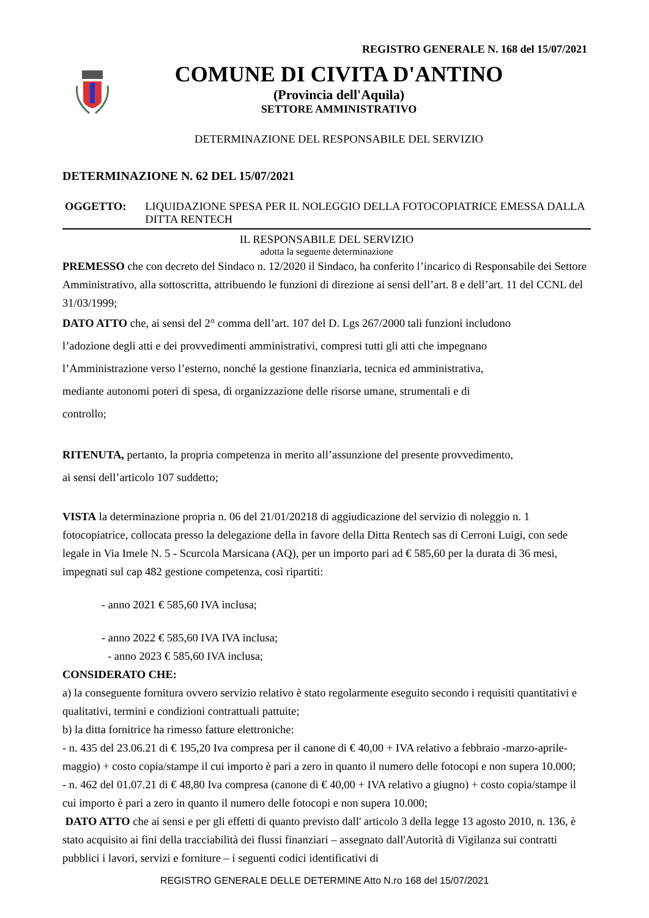REGISTRO GENERALE N. 168 del 15/07/2021
COMUNE DI CIVITA D'ANTINO
(Provincia dell'Aquila)
SETTORE AMMINISTRATIVO
DETERMINAZIONE DEL RESPONSABILE DEL SERVIZIO
DETERMINAZIONE N. 62 DEL 15/07/2021
OGGETTO: LIQUIDAZIONE SPESA PER IL NOLEGGIO DELLA FOTOCOPIATRICE EMESSA DALLA DITTA RENTECH
IL RESPONSABILE DEL SERVIZIO
adotta la seguente determinazione
PREMESSO che con decreto del Sindaco n. 12/2020 il Sindaco, ha conferito l’incarico di Responsabile dei Settore Amministrativo, alla sottoscritta, attribuendo le funzioni di direzione ai sensi dell’art. 8 e dell’art. 11 del CCNL del 31/03/1999;
DATO ATTO che, ai sensi del 2° comma dell’art. 107 del D. Lgs 267/2000 tali funzioni includono
l’adozione degli atti e dei provvedimenti amministrativi, compresi tutti gli atti che impegnano
l’Amministrazione verso l’esterno, nonché la gestione finanziaria, tecnica ed amministrativa,
mediante autonomi poteri di spesa, di organizzazione delle risorse umane, strumentali e di
controllo;
RITENUTA, pertanto, la propria competenza in merito all’assunzione del presente provvedimento,
ai sensi dell’articolo 107 suddetto;
VISTA la determinazione propria n. 06 del 21/01/20218 di aggiudicazione del servizio di noleggio n. 1 fotocopiatrice, collocata presso la delegazione della in favore della Ditta Rentech sas di Cerroni Luigi, con sede legale in Via Imele N. 5 - Scurcola Marsicana (AQ), per un importo pari ad € 585,60 per la durata di 36 mesi, impegnati sul cap 482 gestione competenza, così ripartiti:
- anno 2021 € 585,60 IVA inclusa;
- anno 2022 € 585,60 IVA IVA inclusa;
- anno 2023 € 585,60 IVA inclusa;
CONSIDERATO CHE:
a) la conseguente fornitura ovvero servizio relativo è stato regolarmente eseguito secondo i requisiti quantitativi e qualitativi, termini e condizioni contrattuali pattuite;
b) la ditta fornitrice ha rimesso fatture elettroniche:
- n. 435 del 23.06.21 di € 195,20 Iva compresa per il canone di € 40,00 + IVA relativo a febbraio -marzo-aprile- maggio) + costo copia/stampe il cui importo è pari a zero in quanto il numero delle fotocopi e non supera 10.000;
- n. 462 del 01.07.21 di € 48,80 Iva compresa (canone di € 40,00 + IVA relativo a giugno) + costo copia/stampe il cui importo è pari a zero in quanto il numero delle fotocopi e non supera 10.000;
DATO ATTO che ai sensi e per gli effetti di quanto previsto dall' articolo 3 della legge 13 agosto 2010, n. 136, è stato acquisito ai fini della tracciabilità dei flussi finanziari – assegnato dall'Autorità di Vigilanza sui contratti pubblici i lavori, servizi e forniture – i seguenti codici identificativi di
REGISTRO GENERALE DELLE DETERMINE Atto N.ro 168 del 15/07/2021